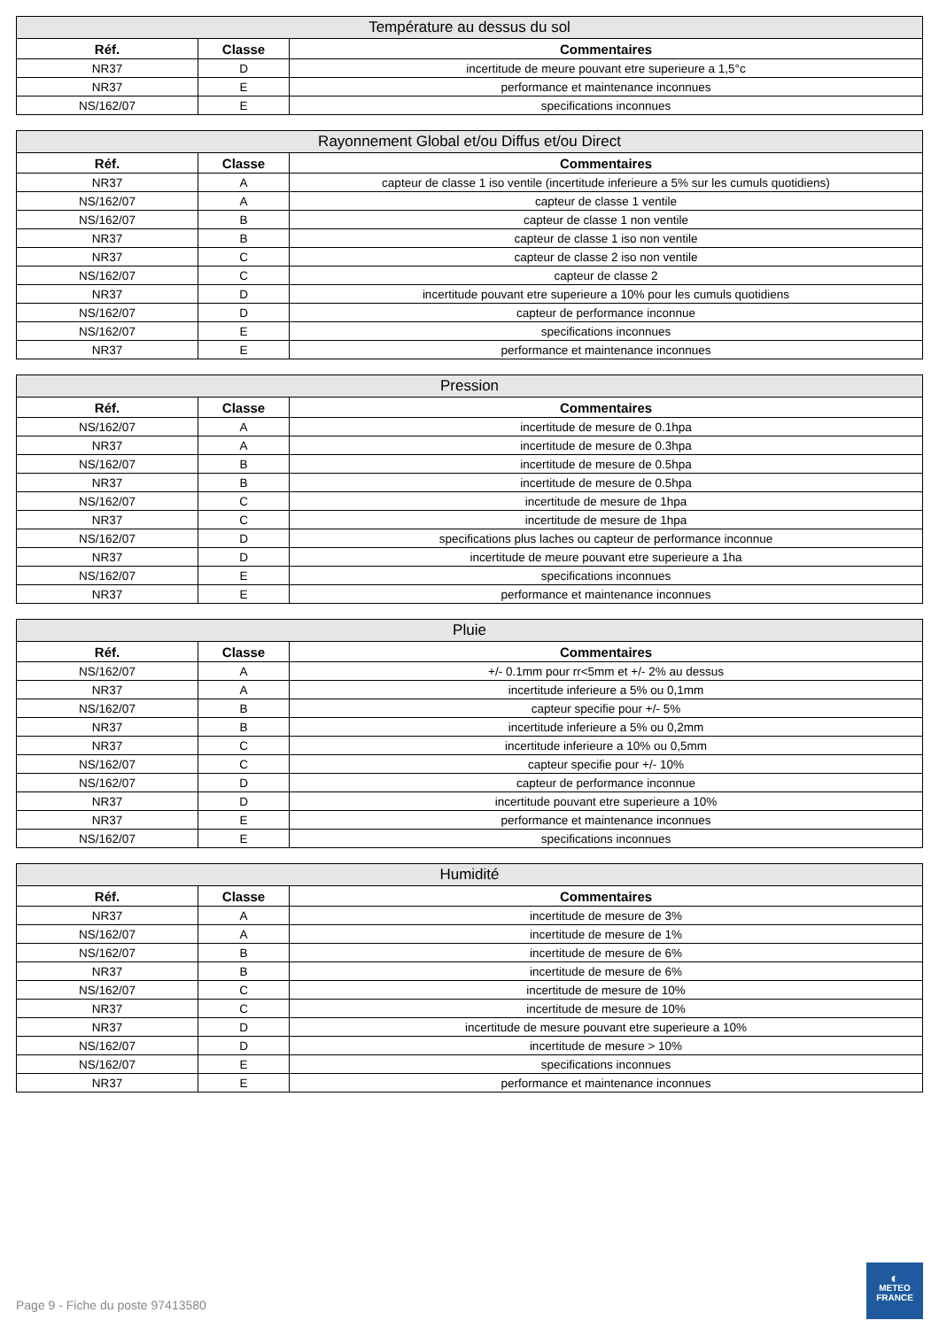| Température au dessus du sol | | |
| --- | --- | --- |
| Réf. | Classe | Commentaires |
| NR37 | D | incertitude de meure pouvant etre superieure a 1,5°c |
| NR37 | E | performance et maintenance inconnues |
| NS/162/07 | E | specifications inconnues |
| Rayonnement Global et/ou Diffus et/ou Direct | | |
| --- | --- | --- |
| Réf. | Classe | Commentaires |
| NR37 | A | capteur de classe 1 iso ventile (incertitude inferieure a 5% sur les cumuls quotidiens) |
| NS/162/07 | A | capteur de classe 1 ventile |
| NS/162/07 | B | capteur de classe 1 non ventile |
| NR37 | B | capteur de classe 1 iso non ventile |
| NR37 | C | capteur de classe 2 iso non ventile |
| NS/162/07 | C | capteur de classe 2 |
| NR37 | D | incertitude pouvant etre superieure a 10% pour les cumuls quotidiens |
| NS/162/07 | D | capteur de performance inconnue |
| NS/162/07 | E | specifications inconnues |
| NR37 | E | performance et maintenance inconnues |
| Pression | | |
| --- | --- | --- |
| Réf. | Classe | Commentaires |
| NS/162/07 | A | incertitude de mesure de 0.1hpa |
| NR37 | A | incertitude de mesure de 0.3hpa |
| NS/162/07 | B | incertitude de mesure de 0.5hpa |
| NR37 | B | incertitude de mesure de 0.5hpa |
| NS/162/07 | C | incertitude de mesure de 1hpa |
| NR37 | C | incertitude de mesure de 1hpa |
| NS/162/07 | D | specifications plus laches ou capteur de performance inconnue |
| NR37 | D | incertitude de meure pouvant etre superieure a 1ha |
| NS/162/07 | E | specifications inconnues |
| NR37 | E | performance et maintenance inconnues |
| Pluie | | |
| --- | --- | --- |
| Réf. | Classe | Commentaires |
| NS/162/07 | A | +/- 0.1mm pour rr<5mm et +/- 2% au dessus |
| NR37 | A | incertitude inferieure a 5% ou 0,1mm |
| NS/162/07 | B | capteur specifie pour +/- 5% |
| NR37 | B | incertitude inferieure a 5% ou 0,2mm |
| NR37 | C | incertitude inferieure a 10% ou 0,5mm |
| NS/162/07 | C | capteur specifie pour +/- 10% |
| NS/162/07 | D | capteur de performance inconnue |
| NR37 | D | incertitude pouvant etre superieure a 10% |
| NR37 | E | performance et maintenance inconnues |
| NS/162/07 | E | specifications inconnues |
| Humidité | | |
| --- | --- | --- |
| Réf. | Classe | Commentaires |
| NR37 | A | incertitude de mesure de 3% |
| NS/162/07 | A | incertitude de mesure de 1% |
| NS/162/07 | B | incertitude de mesure de 6% |
| NR37 | B | incertitude de mesure de 6% |
| NS/162/07 | C | incertitude de mesure de 10% |
| NR37 | C | incertitude de mesure de 10% |
| NR37 | D | incertitude de mesure pouvant etre superieure a 10% |
| NS/162/07 | D | incertitude de mesure > 10% |
| NS/162/07 | E | specifications inconnues |
| NR37 | E | performance et maintenance inconnues |
Page 9 - Fiche du poste 97413580
◐
METEO
FRANCE